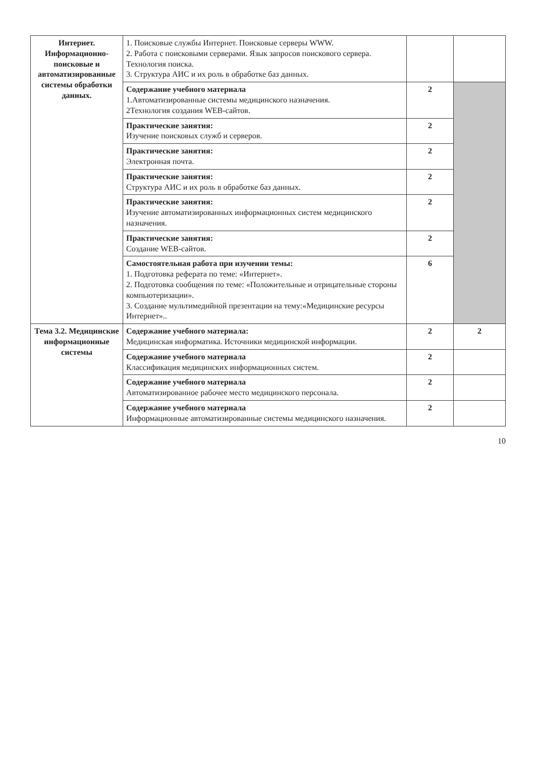| Интернет. Информационно-поисковые и автоматизированные системы обработки данных. | 1. Поисковые службы Интернет. Поисковые серверы WWW. 2. Работа с поисковыми серверами. Язык запросов поискового сервера. Технология поиска. 3. Структура АИС и их роль в обработке баз данных. | | |
| | Содержание учебного материала 1.Автоматизированные системы медицинского назначения. 2Технология создания WEB-сайтов. | 2 | |
| | Практические занятия: Изучение поисковых служб и серверов. | 2 | |
| | Практические занятия: Электронная почта. | 2 | |
| | Практические занятия: Структура АИС и их роль в обработке баз данных. | 2 | |
| | Практические занятия: Изучение автоматизированных информационных систем медицинского назначения. | 2 | |
| | Практические занятия: Создание WEB-сайтов. | 2 | |
| | Самостоятельная работа при изучении темы: 1. Подготовка реферата по теме: «Интернет». 2. Подготовка сообщения по теме: «Положительные и отрицательные стороны компьютеризации». 3. Создание мультимедийной презентации на тему:«Медицинские ресурсы Интернет».. | 6 | |
| Тема 3.2. Медицинские информационные системы | Содержание учебного материала: Медицинская информатика. Источники медицинской информации. | 2 | 2 |
| | Содержание учебного материала Классификация медицинских информационных систем. | 2 | |
| | Содержание учебного материала Автоматизированное рабочее место медицинского персонала. | 2 | |
| | Содержание учебного материала Информационные автоматизированные системы медицинского назначения. | 2 | |
10